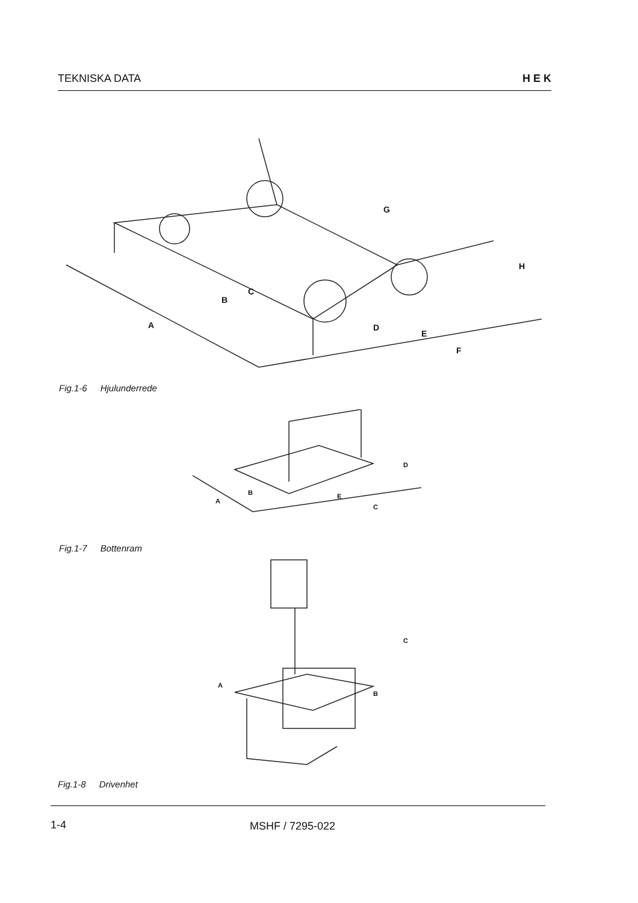TEKNISKA DATA H E K
A
B
C
D
E
F
G
H
Fig.1-6 Hjulunderrede
A
B
C
D
E
Fig.1-7 Bottenram
A
B
C
Fig.1-8 Drivenhet
1-4 MSHF / 7295-022